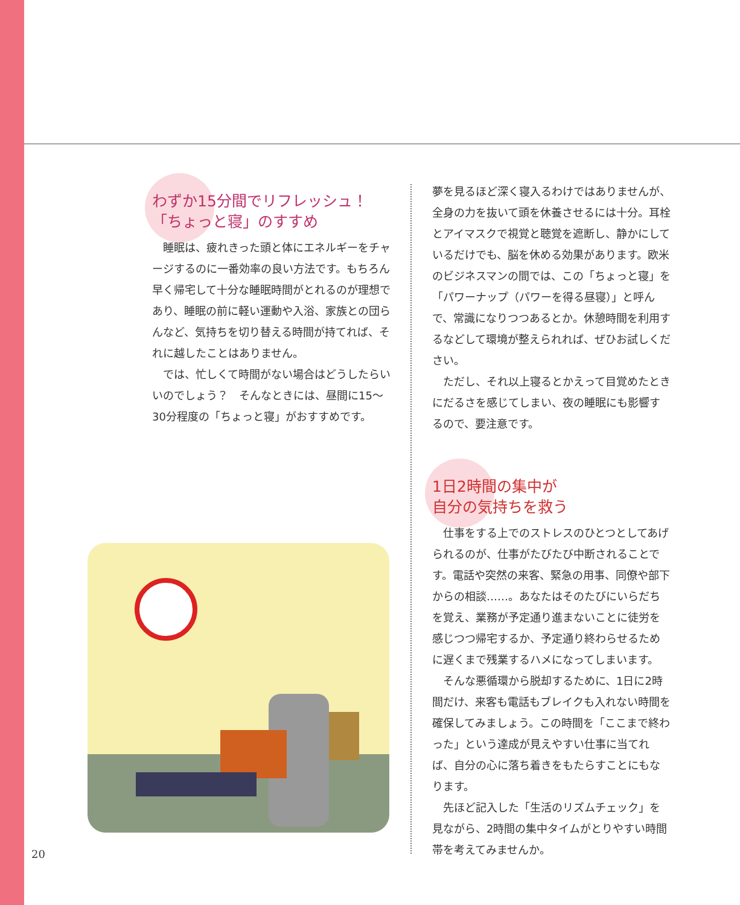わずか15分間でリフレッシュ！
「ちょっと寝」のすすめ
睡眠は、疲れきった頭と体にエネルギーをチャージするのに一番効率の良い方法です。もちろん早く帰宅して十分な睡眠時間がとれるのが理想であり、睡眠の前に軽い運動や入浴、家族との団らんなど、気持ちを切り替える時間が持てれば、それに越したことはありません。
では、忙しくて時間がない場合はどうしたらいいのでしょう？　そんなときには、昼間に15～30分程度の「ちょっと寝」がおすすめです。
夢を見るほど深く寝入るわけではありませんが、全身の力を抜いて頭を休養させるには十分。耳栓とアイマスクで視覚と聴覚を遮断し、静かにしているだけでも、脳を休める効果があります。欧米のビジネスマンの間では、この「ちょっと寝」を「パワーナップ（パワーを得る昼寝）」と呼んで、常識になりつつあるとか。休憩時間を利用するなどして環境が整えられれば、ぜひお試しください。
ただし、それ以上寝るとかえって目覚めたときにだるさを感じてしまい、夜の睡眠にも影響するので、要注意です。
1日2時間の集中が
自分の気持ちを救う
仕事をする上でのストレスのひとつとしてあげられるのが、仕事がたびたび中断されることです。電話や突然の来客、緊急の用事、同僚や部下からの相談……。あなたはそのたびにいらだちを覚え、業務が予定通り進まないことに徒労を感じつつ帰宅するか、予定通り終わらせるために遅くまで残業するハメになってしまいます。
そんな悪循環から脱却するために、1日に2時間だけ、来客も電話もブレイクも入れない時間を確保してみましょう。この時間を「ここまで終わった」という達成が見えやすい仕事に当てれば、自分の心に落ち着きをもたらすことにもなります。
先ほど記入した「生活のリズムチェック」を見ながら、2時間の集中タイムがとりやすい時間帯を考えてみませんか。
20